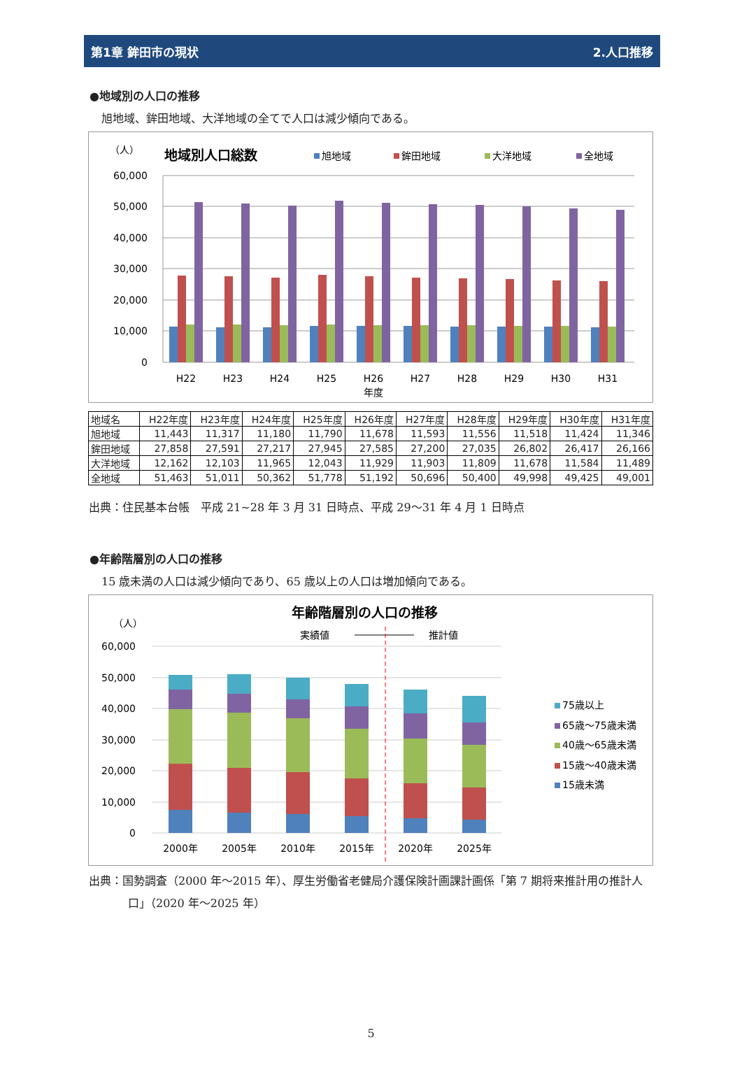第1章 鉾田市の現状 2.人口推移
●地域別の人口の推移
旭地域、鉾田地域、大洋地域の全てで人口は減少傾向である。
（人）
地域別人口総数
旭地域
鉾田地域
大洋地域
全地域
60,000
50,000
40,000
30,000
20,000
10,000
0
H22
H23
H24
H25
H26
H27
H28
H29
H30
H31
年度
| 地域名 | H22年度 | H23年度 | H24年度 | H25年度 | H26年度 | H27年度 | H28年度 | H29年度 | H30年度 | H31年度 |
| --- | --- | --- | --- | --- | --- | --- | --- | --- | --- | --- |
| 旭地域 | 11,443 | 11,317 | 11,180 | 11,790 | 11,678 | 11,593 | 11,556 | 11,518 | 11,424 | 11,346 |
| 鉾田地域 | 27,858 | 27,591 | 27,217 | 27,945 | 27,585 | 27,200 | 27,035 | 26,802 | 26,417 | 26,166 |
| 大洋地域 | 12,162 | 12,103 | 11,965 | 12,043 | 11,929 | 11,903 | 11,809 | 11,678 | 11,584 | 11,489 |
| 全地域 | 51,463 | 51,011 | 50,362 | 51,778 | 51,192 | 50,696 | 50,400 | 49,998 | 49,425 | 49,001 |
出典：住民基本台帳　平成 21~28 年 3 月 31 日時点、平成 29～31 年 4 月 1 日時点
●年齢階層別の人口の推移
15 歳未満の人口は減少傾向であり、65 歳以上の人口は増加傾向である。
年齢階層別の人口の推移
（人）
実績値
推計値
60,000
50,000
40,000
30,000
20,000
10,000
0
2000年
2005年
2010年
2015年
2020年
2025年
75歳以上
65歳～75歳未満
40歳～65歳未満
15歳～40歳未満
15歳未満
出典：国勢調査（2000 年～2015 年）、厚生労働省老健局介護保険計画課計画係「第 7 期将来推計用の推計人口」（2020 年～2025 年）
5